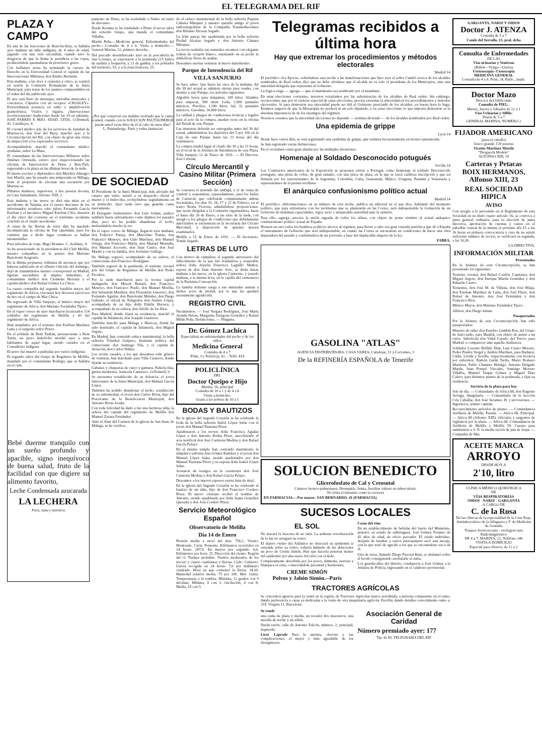EL TELEGRAMA DEL RIF
PLAZA Y CAMPO
En una de las fracciones de Beni-bu-Ifrur, se hallaba ayer mañana un niño indígena, de 4 años de edad, jugando con una vela encendida, cuando tuvo la desgracia de que la llama le prendiera a las ropas, produciéndole quemaduras de pronóstico grave.
Con brillantes notas ha terminado la carrera de Derecho en la Universidad Central el capitán de las Intervenciones Militares, don Emilio Hermida.
Esta mañana, a las doce y cuarenta y cinco, se reunirá en sesión la Comisión Permanente de la Junta Municipal, para tratar de los asuntos comprendidos en el orden del día publicado ayer.
El aire está lleno de mensajes, melodías musicales y conciertos. Cáptelos con un receptor «CROSLEY». Extraordinaria potencia en radio y amplificación gramofónica. Véalos y óigalos. ¡Innovaciones revolucionarias! Audiciones desde las 19 en adelante. JOSE PARRES E HIJO. SDAD. LTDA. O.Donnell, 41. Castillejos, 4.
El coronel médico jefe de los servicios de Sanidad de Marruecos, don José del Buey, marchó ayer a la Circunscripción del Rif, con objeto de girar una visita de inspección a los expresados servicios.
Acompañándole marchó el comandante médico ayudante, señor La Mata.
El comandante de las Intervenciones Militares señor Jiménez Ortoneda, estuvo ayer inspeccionando las oficinas de Intervención de Drius y Ben-Tieb, regresando a la plaza en las últimas horas de la tarde.
El ilustre escritor y diplomático don Melchor Almagro San Martín, que ha pasado una temporada en Málaga, tiene el propósito de efectuar una excursión por Marruecos.
Plátanos maduros, superiores, a dos pesetas docena, en Casa Santamaría. Alfonso XIII, 2.
Esta mañana a las nueve se dirá una misa en el aerodromo de Tauima, por el eterno descanso de los infortunados aviadores cabo piloto Fernando García Esteban y el mecánico Miguel Esteban Cifre, muertos el día cinco del corriente en el tristísimo accidente ocurrido en el citado aerodromo.
A causa de las lluvias de estos días ha quedado incomunicada la oficina de Dar Quebdani, pues los caminos que a dicho lugar conducen se hallan intransitables.
Para artículos de viaje, Hugo Brauner. C. Arellano, 9.
Se ha posesionado de la presidencia del Club Melilla, nuestro compañero en la prensa don Mariano Bartolomé Aragonés.
En la última propuesta ordinaria de ascensos que por haberse publicado en el «Diario Oficial» del domingo, dejó de transmitirnos nuestro corresponsal en Madrid, figuran ascendidos al empleo inmediato, el comandante médico don Clemente Herranz y el capitán médico don Rafael Gómez La Chica.
La cuarta compañía del segundo batallón mayor del regimiento de Africa, efectuará hoy diversos ejercicios de tiro en el campo de Mar Chica.
Ha regresado de Villa Sanjurjo, el músico mayor del regimiento de Africa, don Mariano Fernández Tijero.
En el vapor correo de ayer marcharon licenciados 114 soldados del regimiento de Melilla y 43 del regimiento de Africa.
Iban mandados por el teniente don Estéban Martínez Luna y el sargento señor Prieto.
En el poblado de Beni Taaban, perteneciente a Beni Tuzin, un perro hidrófobo mordió ayer a siete habitantes de aquel lugar, siendo curados en el Consultorio indígena.
El perro fué muerto a pedradas por varios indígenas.
El segundo tabor del Grupo de Regulares de Melilla, mandado por el comandante Rodrigo, que se hallaba en el cam-
Bebé duerme tranquilo con un sueño profundo y apacible, signo inequívoco de buena salud, fruto de la facilidad con que digiere su alimento favorito,
Leche Condensada azucarada
LA LECHERA
Pura, sana y nutritiva
pamento de Drius, se ha trasladado a Nador en turno de descanso.
Desde Ketama se ha trasladado a Drius el tercer tabor del referido Grupo, que manda el comandante Villalba.
Martín Peña.—Medicina general. Enfermedades del pecho.—Consulta de 4 a 6. Visita a domicilio.—General Marina, 12, primero derecha.
Del pescado desembarcado ayer en la pescadería de San Lorenzo, se exportaron a la península 215 bultos de sardina y boquerón, y 21 de gamba; a los poblados del territorio, 53, y a la zona francesa, 25.
¿Por qué conservar ese maldito resfriado que le cansa a usted, cuando con la SOLUCION PAUTAUBERGE puede usted verse libre de él al cabo de unos días?
L. Pautauberge, París y todas farmacias
DE SOCIEDAD
El Presidente de la Junta Municipal, más aliviado del catarro que sufre, asistió a su despacho oficial el martes y el miércoles, recluyéndose seguidamente en su domicilio. Ayer tarde tuvo que guardar cama nuevamente.
El Delegado Gubernativo don Luis Solans, padece también fuerte enfriamiento como dijimos los pasados días, pero no ha podido abandonar el lecho, molestándole mucho la tos.
En el vapor correo de Málaga, llegaron ayer mañana, don Federico Pareja, don Marcelino Tomás, don Francisco Menoyo, don Galo Martínez, don Manuel Ortega, don Francisco Marín, don Manuel Montaña, don Manuel Acevedo, don Juan Castro, don José Martín y con su familia, don Jerónimo Gallego.
De Málaga regresó, acompañado de su señora, el comerciante don Francisco Rodríguez.
También regresó de la península, el teniente coronel jefe del Grupo de Regulares de Melilla don Pedro Escalera.
Por la tarde marcharon para la vecina capital malagueña don Mesod Benain, don Francisco Menoyo, don Francisco Prado, don Manuel Morilla, don Sebastián Martínez, don Florentino Guerrero, don Fernando Aguilar, don Bartolomé Méndez, don Diego Galindo, el oficial de Telégrafos don Andrés López, acompañada de su hijo doña Emilia Herrera, y acompañado de su señora, don Adolfo de los Ríos.
Para Madrid, donde fijará su residencia, marchó el capitán de Infantería, don Joaquín Gutiérrez.
También marchó para Málaga y Huéscar, donde ha sido destinado, el capitán de Infantería, don Miguel Argote.
En Madrid, han contraído enlace matrimonial, la bella señorita Trinidad Guijarro, hermana política del comerciante don Santiago Vila, y el capitán de Aviación, don Carlos Núñez.
Los recién casados, a los que deseamos todo género de venturas, han marchado para Villa Cisneros, donde fijarán su residencia.
Gabanes y chaquetas de cuero y gamuza. Pañería fina, gustos modernos. Sastrería Camarero. O.Donnell, 9.
Se encuentra restablecido de su dolencia, el joven funcionario de la Junta Municipal, don Manuel García López.
También ha podido abandonar el lecho, restablecido de su enfermedad, el joven don Carlos Rivas, hijo del Practicante de la Beneficencia Municipal, don Antonio Rivas Acuña.
Con toda felicidad ha dado a luz una hermosa niña, la señora del capitán del regimiento de Melilla don Manuel Zaraza Fernández.
Ante el Altar del Carmen de la iglesia de San Juan, de Málaga, se ha verifica-
do el enlace matrimonial de la bella señorita Paquita Cámara Márquez y nuestro querido amigo el joven radiotelegrafista de la Compañía Trasmediterránea don Bibiano Alcaraz Segado.
La feliz pareja fué apadrinada por la bella señorita Piedad Alcaraz Segado y don Antonio Cámara Márquez.
La novia realzaba sus naturales encantos con elegante toaleta de crespón blanco, ostentando en su pecho la simbólicas flores de azahar.
Deseamos eternas venturas al nuevo matrimonio.
Parque de Intendencia del Rif
VILLA SANJURJO
Se hace saber: Que hasta las once de la mañana, del día 30 del actual se admiten ofertas para vender, con destino a este Parque, los artículos siguientes:
Algodón borra para máquinas, 100 kilos. Alambre para empacar, 500 idem. Leña, 1.800 quintales métricos. Petróleo, 1.280 litros. Sal, 32 quintales métricos. Gasolina, 16.800 litros.
La calidad y pliegos de condiciones técnicas y legales para el acto de la compra, pueden verse en la oficina del Detall de este Parque.
Las muestras deberán ser entregadas antes del 30 del actual, admitiéndose los depósitos del 5 por 100 en la Caja de este Parque hasta las 13 horas del día veintinueve.
La compra tendrá lugar el citado día 30 a las 11 horas, en el local de la Jefatura de Intendencia de esta Plaza. Villa Sanjurjo 12 de Enero de 1931. — El Director, José Cebrián.
Círculo Mercantil y Casino Militar (Primera Sección)
Se concursa el arriendo del ambigú, y el de venta de confetti y serpentinas, separadamente, para los bailes de Carnaval, que celebrarán conjuntamente ambas Sociedades, los días 15, 16, 17 y 22 de Febrero, en el teatro Reina Victoria, admitiéndose proposiciones, que serán dirigidas a la Comisión organizadora, hasta el lunes día 26 de Enero, a las siete de la tarde, con arreglo a los pliegos de condiciones que debidamente autorizados se encuentran en la Secretaría del Círculo Mercantil, a disposición de quienes deseen examinarlos.
Melilla a 15 de Enero de 1931. — El Secretario, Tomás Segado.
LETRAS DE LUTO
Con motivo de cumplirse el segundo aniversario del fallecimiento de la que fué bondadosa y respetable señora doña Aurelia Francisca Laguillo Muñoz, esposa de don Juan Antonio Soto, se dirán misas mañana a las nueve, en la iglesia Castrense, y pasado mañana, a la misma hora, en la capilla del cementerio de la Purísima Concepción.
La familia doliente ruega a sus amistades asistan a dichos actos de piedad, por lo que les quedará eternamente agradecida.
REGISTRO CIVIL
Nacimientos. — José Vergara Rodríguez, José María Aranda Navas, Margarita Zaragoza González y Rafael Milán Peña. Defunciones. — Ninguna.
Dr. Gómez Lachica
Especialista en enfermedades del pecho y de los niños
Medicina General
Consulta de 4 a 7
Prim, 3 y Pelavicja, 62. - Teléf. 414
POLICLÍNICA
DEL
Doctor Queipo e Hijo
Marina, 16, principal
Consulta de 10 a 1 y de 4 a 6
Visita a domicilio.
Gratis a los pobres de 10 a 1
BODAS Y BAUTIZOS
En la iglesia del Sagrado Corazón se ha celebrado la boda de la bella señorita Isabel López Salas con el joven don Manuel Pastrana Pérez.
Apadrinaron a los novios doña Francisca Aguilar López y don Antonio Rodas Pérez, suscribiendo el acta testifical don José Carmona Medina y don Rafael García Pelayo.
En el mismo templo han contraído matrimonio la simpática señorita Ana Gómez Ramírez y el joven don Manuel López Salas, siendo apadrinados por don Manuel Pastrana Pérez y su esposa doña Isabel López Salas.
Actuaron de testigos en la ceremonia don José Carmona Medina y don Rafael García Pelayo.
Deseamos a los nuevos esposos eterna luna de miel.
En la iglesia del Sagrado Corazón se ha celebrado el bautizo de un niño, hijo de don Francisco Cordero Pérez. El nuevo cristiano recibió el nombre de Antonio, siendo apadrinado por doña Juana González Quesada y don José Cordero Pérez.
Servicio Meteorológico Español
Observatorio de Melilla
Día 14 de Enero
Presión media a nivel del mar: 756,1. Viento: Moderado. Cariz: Poniente. Kilómetros recorridos en 24 horas: 287,8. En metros por segundo: 6,6. Kilómetros por hora: 25. Dirección del viento: Región del O. Tiempo probable: Vientos moderados de los tercero y cuarto cuadrantes y lluvias. Cielo: Cubierto. Lluvia recogida en 24 horas: 7,6 por milímetro cuadrado. Hora en que comenzó la lluvia: 14.20. Humedad relativa media: 75 por 100. Mar: Llana. Temperaturas a la sombra: Máxima, 12 grados con 9 décimas; Mínima, 8 con 1; Oscilación, 4 con 8; Media, 10 con 5.
Telegramas recibidos a última hora
Hay que extremar los procedimientos y métodos electorales
Madrid 14
El periódico «La Epoca», refiriéndose esta noche a las manifestaciones que hizo ayer el señor Cambó acerca de los alcaldes nombrados de Real orden, dice que no debe olvidarse que el alcalde no es solo el presidente de los Municipios, sino una autoridad delegada que representa al Gobierno.
La lógica exige — agrega — que el mandatario sea nombrado por el mandante.
En unas elecciones corrientes, nosotros votaríamos por las subsistencias de los alcaldes de Real orden. Sin embargo, reconocemos que por el carácter especial de estas elecciones, precisa extremar la sinceridad en los procedimientos y métodos electorales. Si para demostrar esa sinceridad puede ser útil al Gobierno prescindir de los alcaldes, en buena hora lo haga. Estamos seguros de que la Monarquía no perderá ni un solo diputado, y en estas elecciones lo que importa demostrar es la absoluta impotencia de de los enemigos del régimen.
Nosotros creemos que la sinceridad elecciones no depende — termina diciendo — de los alcaldes nombrados por Real orden.
Una epidemia de grippe
Lyon 14
Desde hace varios días, se está registrando una epidemia de grippe, que termina frecuentemente en bronco-pneumonía.
Se han registrado varias defunciones.
En el vecindario reina gran alarma por las multiples invasiones.
Homenaje al Soldado Desconocido potugués
Sevilla 14
Los Comisarios americanos de la Exposición se proponen enviar a Portugal, como homenaje al soldado Desconocido portugués, una pirita de cobre, de gran tamaño, con una placa de plata, en la que se leerá cariñosa inscripción y que irá firmada por los representantes de la Argentina, Colombia, Cuba, Guatemala, Méjico, Uruguay, Panamá y Venezuela y representantes de la prensa sevillana.
El anárquico confusionismo político actual
Madrid 14
El periódico «Informaciones» en su número de esta noche, publica un editorial en el que dice, hablando del momento político, que para enfrentarse con los problemas que se plantearán en las Cortes, será indispensable la formación de un Gobierno de máximas capacidades, vigor, tacto e insuperable autoridad ante la opinión.
Para ello—agrega—precisa la unión sagrada de todos los afines, con objeto de poner término al actual anárquico confusionismo político actual de España.
Piensen en esto todos los hombres políticos afectos al régimen, para llevar a cabo esa gran cruzada patriótica que dé a España el instrumento de Gobierno que será indispensable, en cuanto las Cortes se encuentren en condiciones de hacer una obra depuradora del pasado y confirmadora de un porvenir, a base del implacable imperio de la ley.
FABRA.
GASOLINA "ATLAS"
AGENCIA DISTRIBUIDORA: CASA VAREA, Canalejas, 11 y Cervantes, 3
De la REFINERÍA ESPAÑOLA de Tenerife
SOLUCION BENEDICTO
Glicerofosfato de Cal y Creosotal
Catarros bronco-pulmonares, Bronquitis, Asma, Auxiliar valioso en tuberculosis.
No irrita el intestino como la creosota
EN FARMACIAS.—Por mayor: SAN BERNARDO, 41 (FARMACIA)
SUCESOS LOCALES
EL SOL
No atacará la frescura de su cutis. La ardiente reverberación de la luz no arrugará su rostro.
El áspero viento del Atlántico no desecará su epidermis si extiende sobre su rostro, todavía húmedo de las abluciones un poco de Creme Simón. Hay que hacerla penetrar dentro del epidermis por una suave fricción con el dedo.
Completamente absorbida por los poros, alimenta, suaviza y blanquea el cutis, conservándole juventud y hermosura.
CREME SIMÓN
Polvos y Jabón Simón.--París
Cosas del vino
En un establecimiento de bebidas del barrio del Mantelete, penetró, en estado de embriaguez, José Gómez Toranzo de 42 años de edad, de oficio pescador. El citado individuo, después de insultar a varios parroquianos sacó una navaja, con la que trató de agredir a los que se encontraban cerca de él.
Uno de éstos, llamado Diego Pascual Ruiz, se abalanzó sobre el beodo consiguiendo arrebatarle el arma.
Los guardacalles del distrito, condujeron a José Gómez a la Jefatura de Policía, ingresando en el calabozo provisional.
TRACTORES AGRÍCOLAS
Se concederá agencia para la venta en la región, de Tractores Agrícolas marca acreditada, a persona competente en el ramo, dando preferencia a casas ya dedicadas a la venta de otra maquinaria agrícola. Escribir dando detalles conocimiento ramo a: 318. Vergara 11. Barcelona.
Se vende
una cama de plaza y media, un tocador dos maceteros, una mesilla de noche y un sillón.
Darán razón, calle de Antonio Falcón, número, 2, principal, izquierda.
Licor Laprade Para la anemia, clorosis y sus complicaciones, el mejor y más agradable de los ferruginosos.
Asociación General de Caridad
Número premiado ayer: 177
Tip. de EL TELEGRAMA DEL RIF
GARGANTA, NARIZ Y OIDOS
Doctor J. ATENZA
Consulta de 5 a 7
Conde del Serrallo, 13, pral. dcha
Consulta de Enfermedades
DE LAS
Vías urinarias y Venéreas
(Riñón—Vejiga—Uretra)
Uretroscopia--Cistoscopia
MEDICINA GENERAL
Consulta de 4 a 6. Prim, 24, Entlo., izqda.
Doctor Mazo
Director del Sifilicomio
Consulta de PIEL:
Martes, Jueves y Sábados de 12 a 1
Vías Urinarias y Sífilis:
Diaria de 5 a 7
GENERAL MARINA, NUMERO 2
FIJADOR AMERICANO
(para el cabello)
frasco grande 1'20 pesetas
Vicente Martínez Martín
"Droguería Modelo"
ALFONSO XIII, 18
Carteras y Petacas
BOIX HERMANOS, Alfonso XIII, 23
REAL SOCIEDAD HIPICA
AVISO
Con arreglo a lo prevenido en el Reglamento de esta Sociedad en su título cuarto artículo 16, se convoca a junta general ordinaria, para la elección de junta directiva, aprobación de cuentas y varios en el pabellón central de la misma el próximo día 15 a las 16 horas en primera convocatoria y caso de no asistir suficiente número de socios, se verificará en segunda, a las 16,30.
LA DIRECTIVA.
INFORMACIÓN MILITAR
Presentados
En la Jefatura de esta Circunscripción, se han presentado los siguientes:
Teniente coronel, don Rafael Cordón. Capitanes, don Miguel Argote, don Enrique Martín González y don Eduardo Castro.
Tenientes, don José M. de Villena, don José Miaja, don Esteban Martínez de Luna, don José Fluxó, don Rafael de Antonio, don José Fernández y don Francisco Ríos.
Músico Mayor, don Mariano Fernández Tijero.
Alférez, don Diego Amate.
Pasaportados
Por la Jefatura de esta Circunscripción, han sido pasaportados:
Maestro de taller don Eusebio Gambín Ros, del Grupo de Auto-radio, para Madrid, con objeto de asistir a un curso. Suboficial don Vidal Cejudo, del Tercio, para Madrid, a comparecer ante aquella Audiencia.
Soldados Lorenzo Bellido Díaz, Luis Castro Moreno, Pedro Prados Vergel y Andrés Martínez, para Badajoz, Cádiz, Lérida y Sevilla, respectivamente con licencia por enfermos; Ramón Galán Tarifa, Mario Romero Martínez, Pablo Chamizo Hidalgo, Antonio Delgado Martín, Juan Pompó Vizcaíno, Santiago Moreno Villalba, Manuel Vargas Gómez y Miguel Díaz Calero, para distintos puntos de la península, a fijar su residencia.
Servicio de la plaza para hoy
Jefe de día. — Comandante de Africa 68, don Eugenio Arriaga. Imaginaria. — Comandante de la Sección Cría Caballar, don José Serantes. H. y provisiones. — Ingenieros, primer capitán.
Reconocimiento artículos de pienso. — Comandancia Artillería de Melilla. Parada. — Africa 68. Principal. — Africa 68 (Alfonso XIII). Oficiales y sargentos de vigilancia por la plaza. — Africa 68, Comandancia de Artillería de Melilla y Melilla 59. Cuerpo para suministrar a S. E. la media ración de pan de tropa. — Compañía de Mar.
ACEITE MARCA
ARROYO
DESDE HOY A
2'10, litro
CLÍNICA MÉDICO QUIRÚRGICA
DE
VÍAS RESPIRATORIAS
OIDOS - NARIZ - GARGANTA
A CARGO DE
C. de la Rosa
De las clínicas de la especialidad de la Cruz Roja, Antituberculoso de la Alfaguara y F. de Medicina de Granada
Traqueo broncoscopia - exofagoscopia Radiodiagnóstico
DE 4 a 7, MARINA, 22, Teléfono 246
VISITA A DOMICILIO
Especial para obreros, de 12 a 2